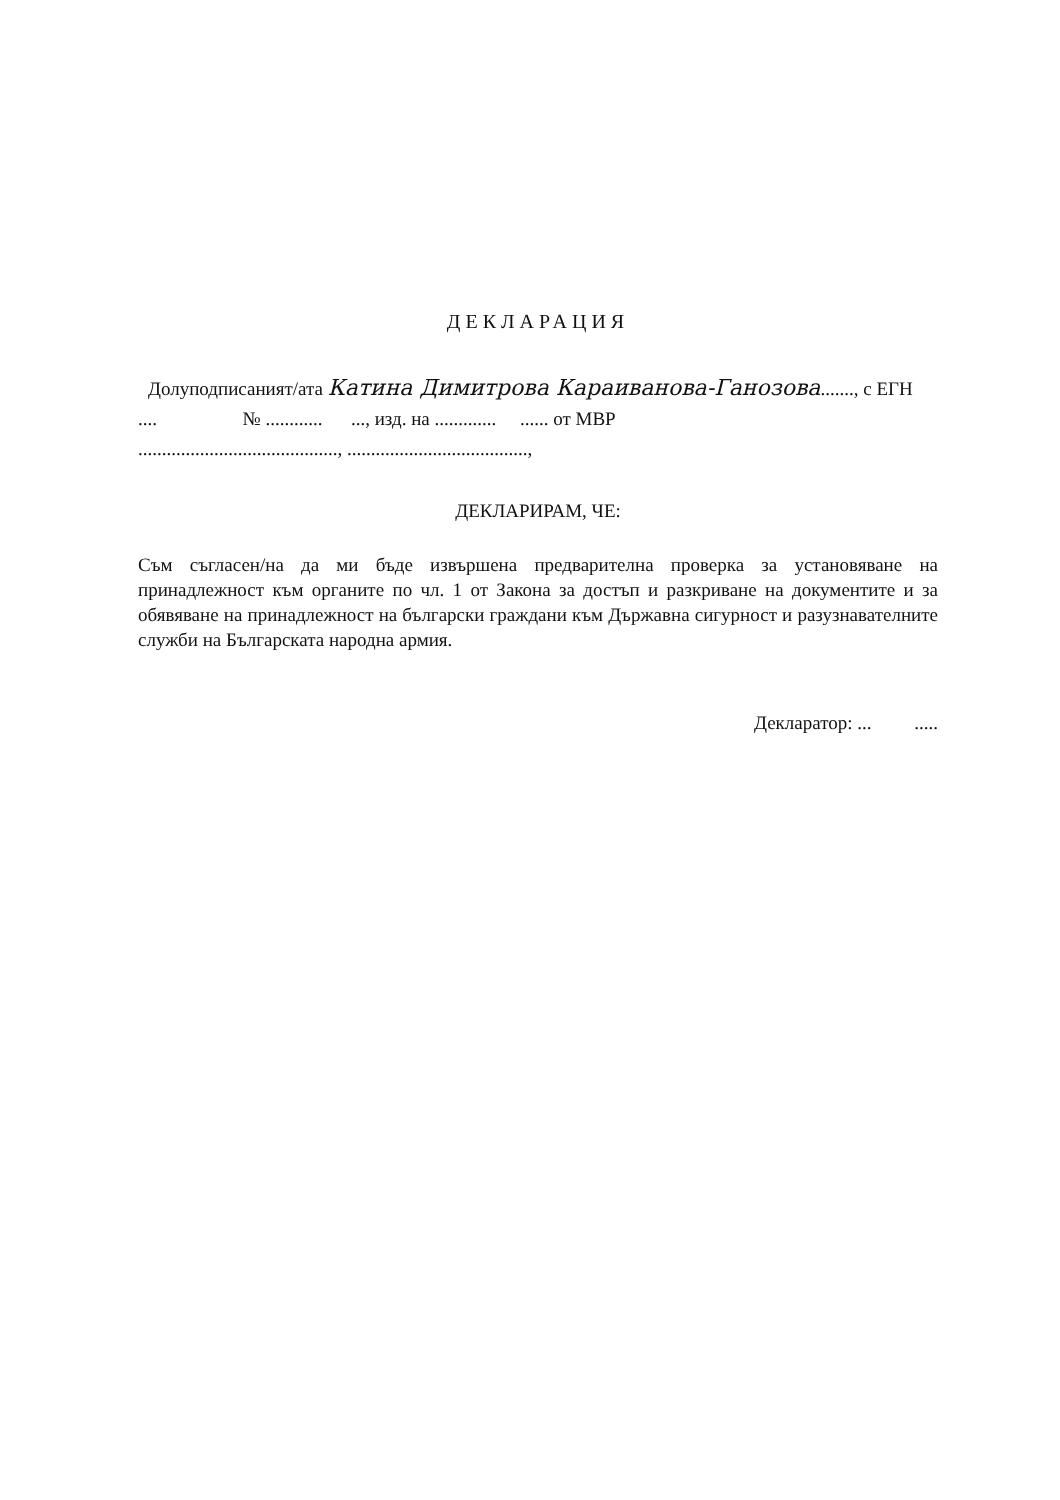ДЕКЛАРАЦИЯ
Долуподписаният/ата Катина Димитрова Караиванова-Ганозова......., с ЕГН
.... № ............ ..., изд. на ............. ...... от МВР
.........................................., ......................................,
ДЕКЛАРИРАМ, ЧЕ:
Съм съгласен/на да ми бъде извършена предварителна проверка за установяване на принадлежност към органите по чл. 1 от Закона за достъп и разкриване на документите и за обявяване на принадлежност на български граждани към Държавна сигурност и разузнавателните служби на Българската народна армия.
Декларатор: ... .....